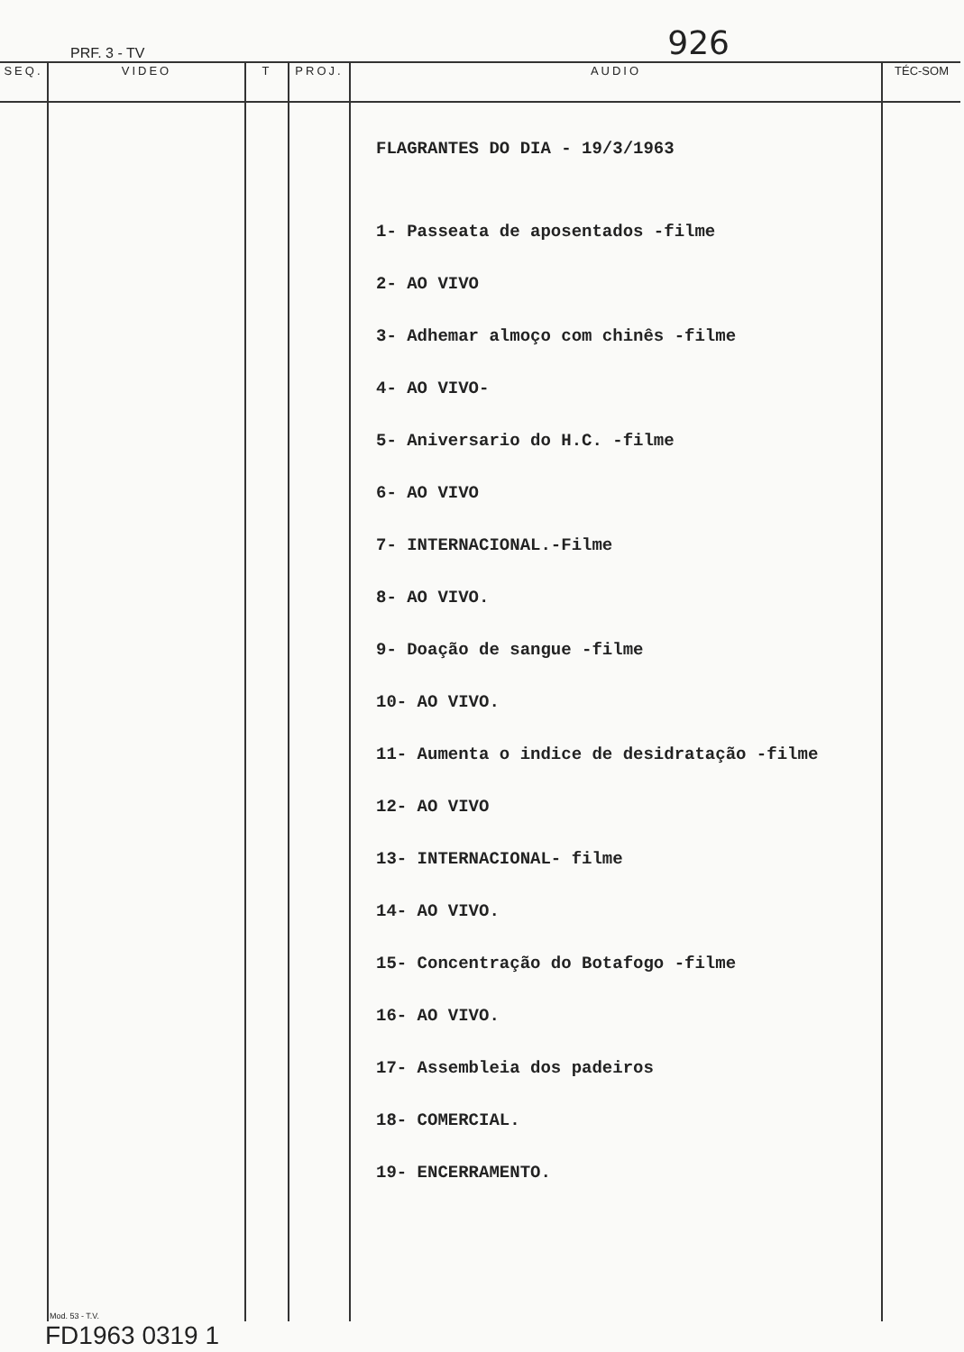PRF. 3 - TV 926
| SEQ. | VIDEO | T | PROJ. | AUDIO | TÉC-SOM |
| --- | --- | --- | --- | --- | --- |
| | Mod. 53 - T.V. | | | FLAGRANTES DO DIA - 19/3/1963 1- Passeata de aposentados -filme 2- AO VIVO 3- Adhemar almoço com chinês -filme 4- AO VIVO- 5- Aniversario do H.C. -filme 6- AO VIVO 7- INTERNACIONAL.-Filme 8- AO VIVO. 9- Doação de sangue -filme 10- AO VIVO. 11- Aumenta o indice de desidratação -filme 12- AO VIVO 13- INTERNACIONAL- filme 14- AO VIVO. 15- Concentração do Botafogo -filme 16- AO VIVO. 17- Assembleia dos padeiros 18- COMERCIAL. 19- ENCERRAMENTO. | |
FD1963 0319 1